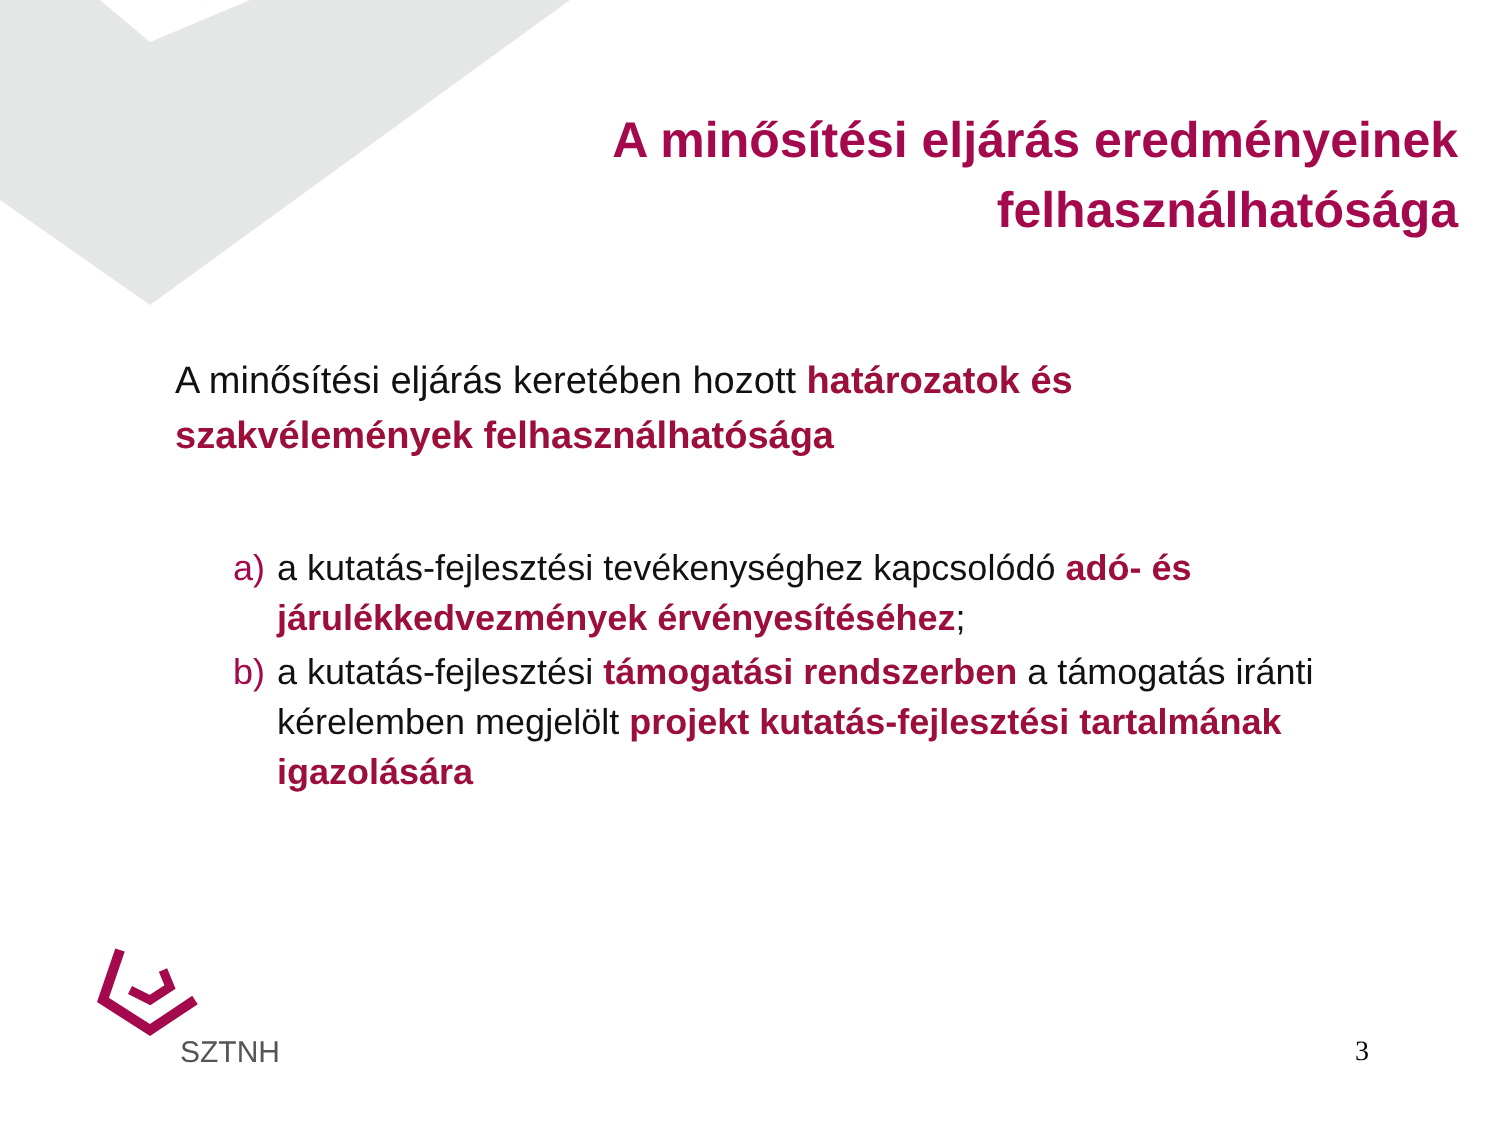A minősítési eljárás eredményeinek
felhasználhatósága
A minősítési eljárás keretében hozott határozatok és szakvélemények felhasználhatósága
a) a kutatás-fejlesztési tevékenységhez kapcsolódó adó- és járulékkedvezmények érvényesítéséhez;
b) a kutatás-fejlesztési támogatási rendszerben a támogatás iránti kérelemben megjelölt projekt kutatás-fejlesztési tartalmának igazolására
SZTNH 3